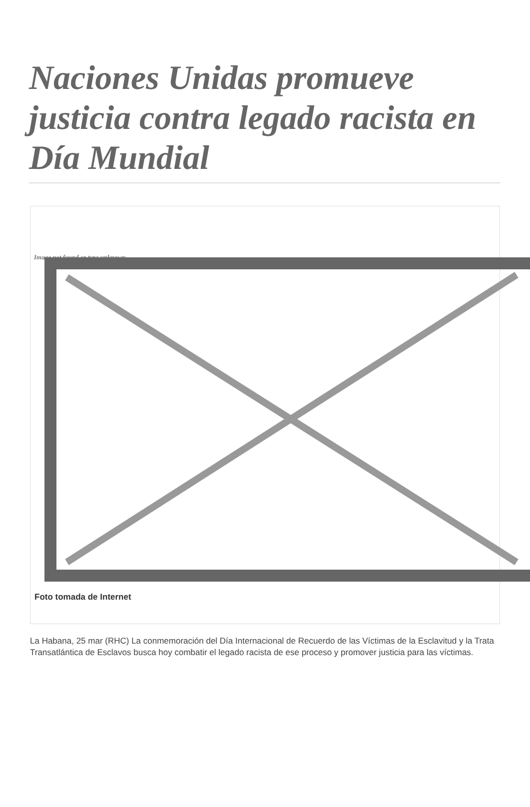Naciones Unidas promueve justicia contra legado racista en Día Mundial
Image not found or type unknown
Foto tomada de Internet
La Habana, 25 mar (RHC) La conmemoración del Día Internacional de Recuerdo de las Víctimas de la Esclavitud y la Trata Transatlántica de Esclavos busca hoy combatir el legado racista de ese proceso y promover justicia para las víctimas.